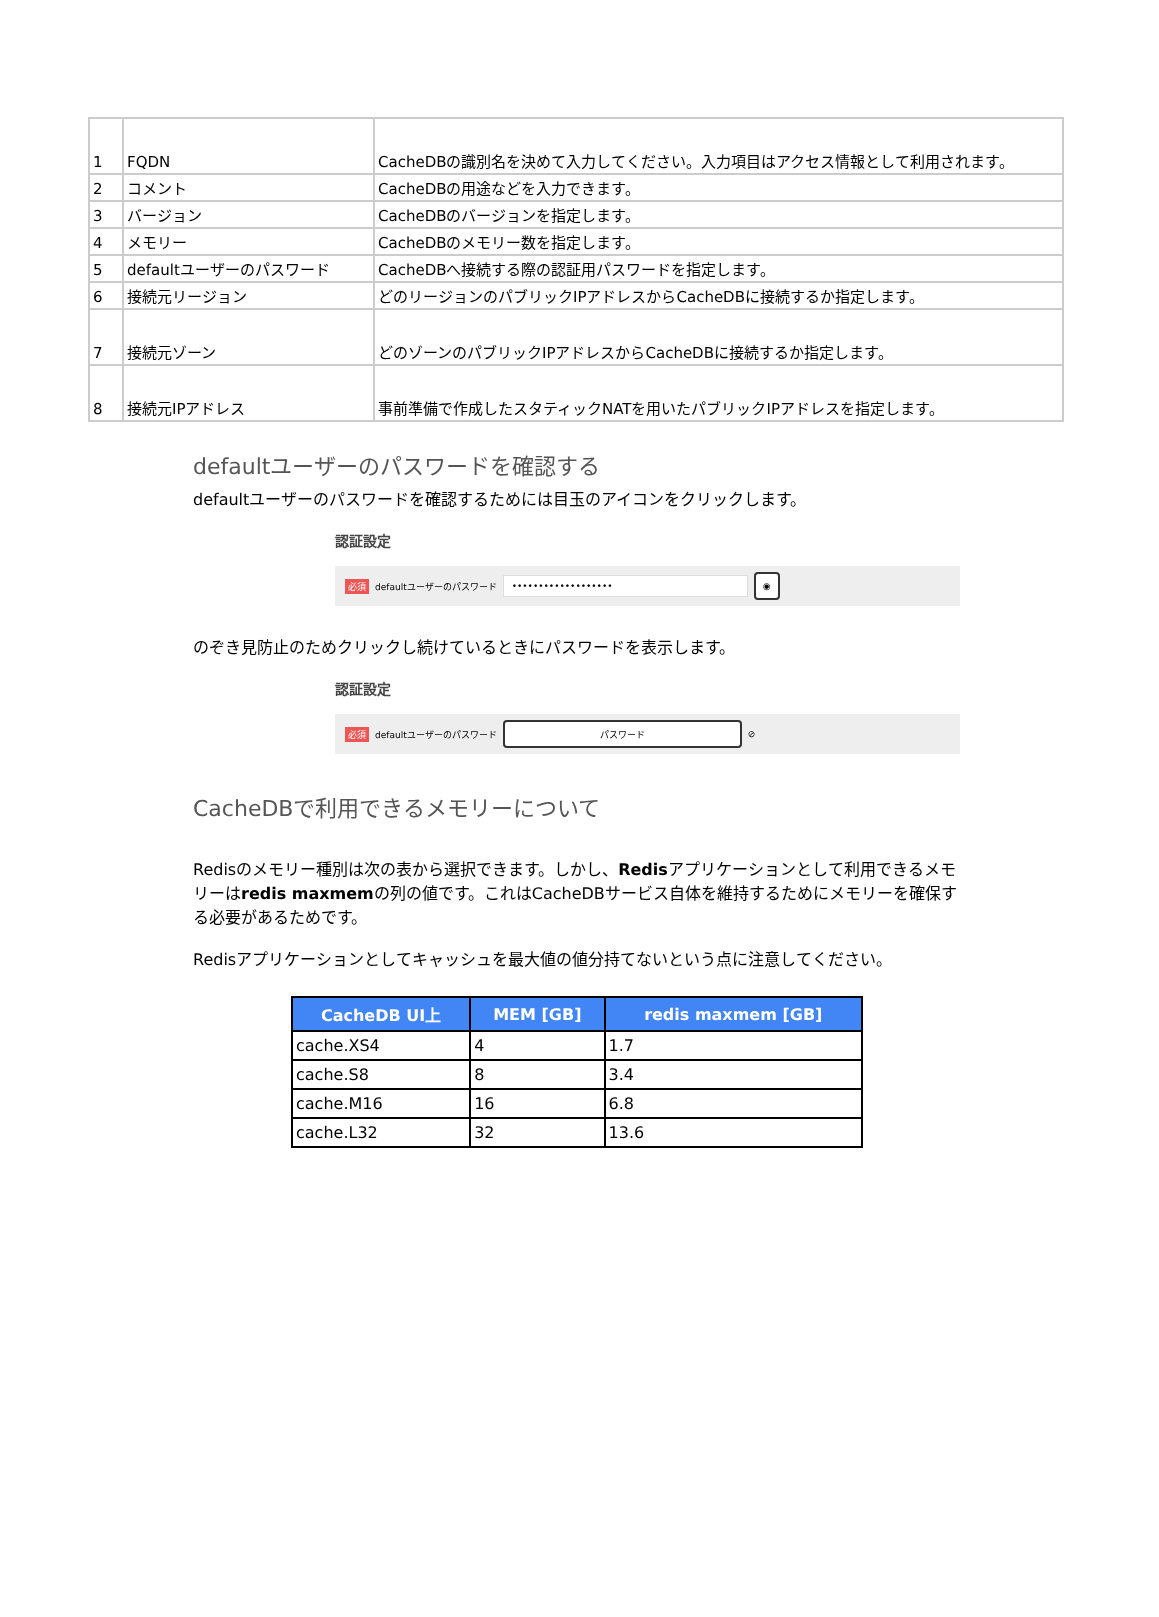| 1 | FQDN | CacheDBの識別名を決めて入力してください。入力項目はアクセス情報として利用されます。 |
| 2 | コメント | CacheDBの用途などを入力できます。 |
| 3 | バージョン | CacheDBのバージョンを指定します。 |
| 4 | メモリー | CacheDBのメモリー数を指定します。 |
| 5 | defaultユーザーのパスワード | CacheDBへ接続する際の認証用パスワードを指定します。 |
| 6 | 接続元リージョン | どのリージョンのパブリックIPアドレスからCacheDBに接続するか指定します。 |
| 7 | 接続元ゾーン | どのゾーンのパブリックIPアドレスからCacheDBに接続するか指定します。 |
| 8 | 接続元IPアドレス | 事前準備で作成したスタティックNATを用いたパブリックIPアドレスを指定します。 |
defaultユーザーのパスワードを確認する
defaultユーザーのパスワードを確認するためには目玉のアイコンをクリックします。
認証設定
必須 defaultユーザーのパスワード ••••••••••••••••••• ◉
のぞき見防止のためクリックし続けているときにパスワードを表示します。
認証設定
必須 defaultユーザーのパスワード パスワード ⊘
CacheDBで利用できるメモリーについて
Redisのメモリー種別は次の表から選択できます。しかし、Redisアプリケーションとして利用できるメモリーはredis maxmemの列の値です。これはCacheDBサービス自体を維持するためにメモリーを確保する必要があるためです。
Redisアプリケーションとしてキャッシュを最大値の値分持てないという点に注意してください。
| CacheDB UI上 | MEM [GB] | redis maxmem [GB] |
| --- | --- | --- |
| cache.XS4 | 4 | 1.7 |
| cache.S8 | 8 | 3.4 |
| cache.M16 | 16 | 6.8 |
| cache.L32 | 32 | 13.6 |